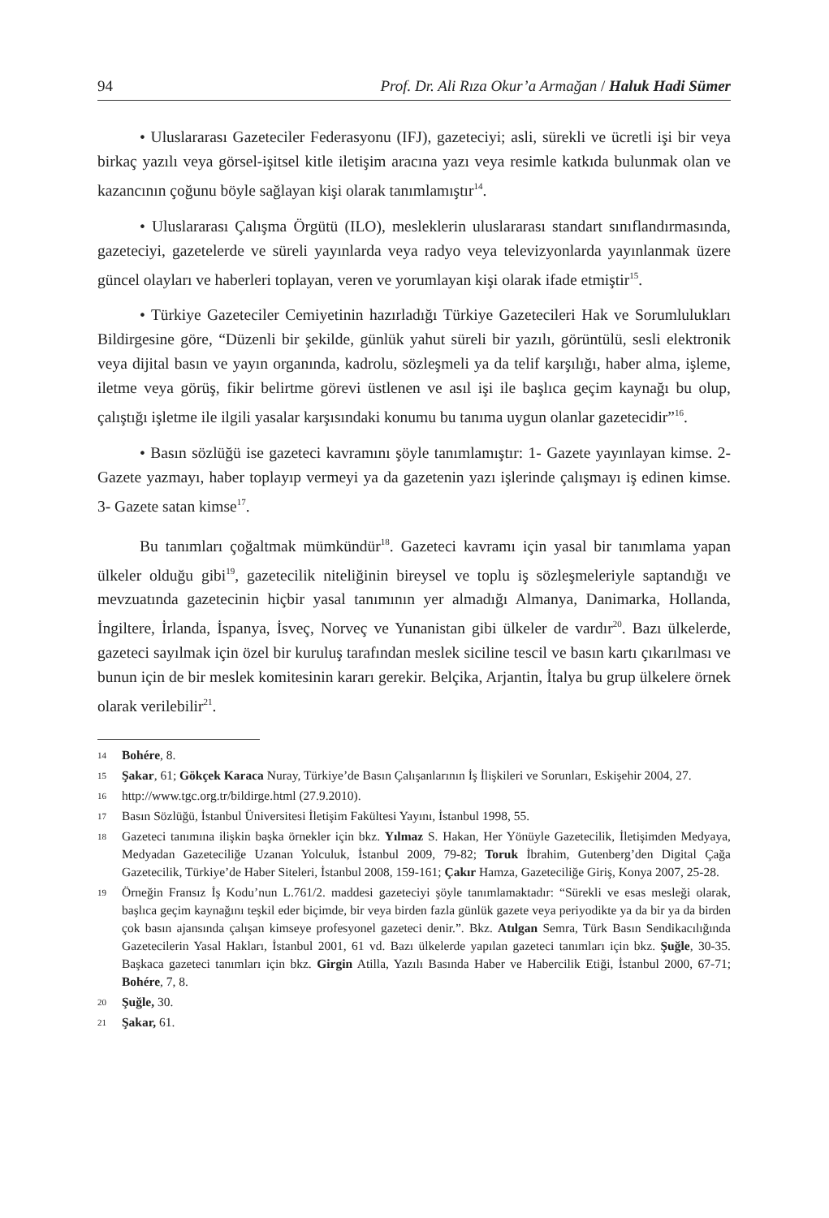94 Prof. Dr. Ali Rıza Okur’a Armağan / Haluk Hadi Sümer
• Uluslararası Gazeteciler Federasyonu (IFJ), gazeteciyi; asli, sürekli ve ücretli işi bir veya birkaç yazılı veya görsel-işitsel kitle iletişim aracına yazı veya resimle katkıda bulunmak olan ve kazancının çoğunu böyle sağlayan kişi olarak tanımlamıştır<sup>14</sup>.
• Uluslararası Çalışma Örgütü (ILO), mesleklerin uluslararası standart sınıflandırmasında, gazeteciyi, gazetelerde ve süreli yayınlarda veya radyo veya televizyonlarda yayınlanmak üzere güncel olayları ve haberleri toplayan, veren ve yorumlayan kişi olarak ifade etmiştir<sup>15</sup>.
• Türkiye Gazeteciler Cemiyetinin hazırladığı Türkiye Gazetecileri Hak ve Sorumlulukları Bildirgesine göre, “Düzenli bir şekilde, günlük yahut süreli bir yazılı, görüntülü, sesli elektronik veya dijital basın ve yayın organında, kadrolu, sözleşmeli ya da telif karşılığı, haber alma, işleme, iletme veya görüş, fikir belirtme görevi üstlenen ve asıl işi ile başlıca geçim kaynağı bu olup, çalıştığı işletme ile ilgili yasalar karşısındaki konumu bu tanıma uygun olanlar gazetecidir”<sup>16</sup>.
• Basın sözlüğü ise gazeteci kavramını şöyle tanımlamıştır: 1- Gazete yayınlayan kimse. 2- Gazete yazmayı, haber toplayıp vermeyi ya da gazetenin yazı işlerinde çalışmayı iş edinen kimse. 3- Gazete satan kimse<sup>17</sup>.
Bu tanımları çoğaltmak mümkündür<sup>18</sup>. Gazeteci kavramı için yasal bir tanımlama yapan ülkeler olduğu gibi<sup>19</sup>, gazetecilik niteliğinin bireysel ve toplu iş sözleşmeleriyle saptandığı ve mevzuatında gazetecinin hiçbir yasal tanımının yer almadığı Almanya, Danimarka, Hollanda, İngiltere, İrlanda, İspanya, İsveç, Norveç ve Yunanistan gibi ülkeler de vardır<sup>20</sup>. Bazı ülkelerde, gazeteci sayılmak için özel bir kuruluş tarafından meslek siciline tescil ve basın kartı çıkarılması ve bunun için de bir meslek komitesinin kararı gerekir. Belçika, Arjantin, İtalya bu grup ülkelere örnek olarak verilebilir<sup>21</sup>.
14 Bohére, 8.
15 Şakar, 61; Gökçek Karaca Nuray, Türkiye’de Basın Çalışanlarının İş İlişkileri ve Sorunları, Eskişehir 2004, 27.
16 http://www.tgc.org.tr/bildirge.html (27.9.2010).
17 Basın Sözlüğü, İstanbul Üniversitesi İletişim Fakültesi Yayını, İstanbul 1998, 55.
18 Gazeteci tanımına ilişkin başka örnekler için bkz. Yılmaz S. Hakan, Her Yönüyle Gazetecilik, İletişimden Medyaya, Medyadan Gazeteciliğe Uzanan Yolculuk, İstanbul 2009, 79-82; Toruk İbrahim, Gutenberg’den Digital Çağa Gazetecilik, Türkiye’de Haber Siteleri, İstanbul 2008, 159-161; Çakır Hamza, Gazeteciliğe Giriş, Konya 2007, 25-28.
19 Örneğin Fransız İş Kodu’nun L.761/2. maddesi gazeteciyi şöyle tanımlamaktadır: “Sürekli ve esas mesleği olarak, başlıca geçim kaynağını teşkil eder biçimde, bir veya birden fazla günlük gazete veya periyodikte ya da bir ya da birden çok basın ajansında çalışan kimseye profesyonel gazeteci denir.”. Bkz. Atılgan Semra, Türk Basın Sendikacılığında Gazetecilerin Yasal Hakları, İstanbul 2001, 61 vd. Bazı ülkelerde yapılan gazeteci tanımları için bkz. Şuğle, 30-35. Başkaca gazeteci tanımları için bkz. Girgin Atilla, Yazılı Basında Haber ve Habercilik Etiği, İstanbul 2000, 67-71; Bohére, 7, 8.
20 Şuğle, 30.
21 Şakar, 61.